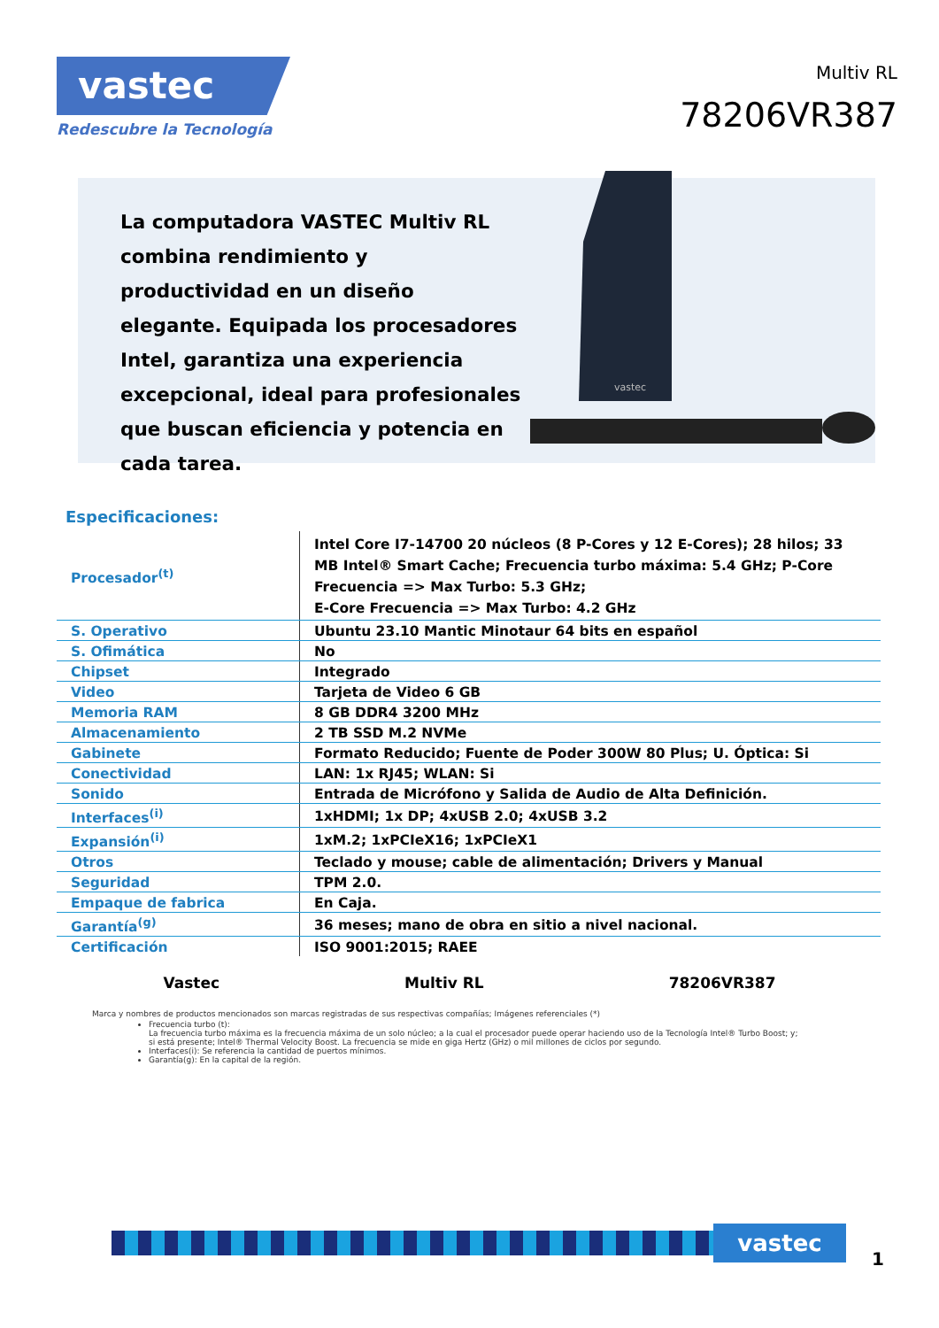vastec
Redescubre la Tecnología
Multiv RL
78206VR387
La computadora VASTEC Multiv RL combina rendimiento y productividad en un diseño elegante. Equipada los procesadores Intel, garantiza una experiencia excepcional, ideal para profesionales que buscan eficiencia y potencia en cada tarea.
vastec
Especificaciones:
| Procesador<sup>(t)</sup> | Intel Core I7-14700 20 núcleos (8 P-Cores y 12 E-Cores); 28 hilos; 33 MB Intel® Smart Cache; Frecuencia turbo máxima: 5.4 GHz; P-Core Frecuencia => Max Turbo: 5.3 GHz; E-Core Frecuencia => Max Turbo: 4.2 GHz |
| S. Operativo | Ubuntu 23.10 Mantic Minotaur 64 bits en español |
| S. Ofimática | No |
| Chipset | Integrado |
| Video | Tarjeta de Video 6 GB |
| Memoria RAM | 8 GB DDR4 3200 MHz |
| Almacenamiento | 2 TB SSD M.2 NVMe |
| Gabinete | Formato Reducido; Fuente de Poder 300W 80 Plus; U. Óptica: Si |
| Conectividad | LAN: 1x RJ45; WLAN: Si |
| Sonido | Entrada de Micrófono y Salida de Audio de Alta Definición. |
| Interfaces<sup>(i)</sup> | 1xHDMI; 1x DP; 4xUSB 2.0; 4xUSB 3.2 |
| Expansión<sup>(i)</sup> | 1xM.2; 1xPCIeX16; 1xPCIeX1 |
| Otros | Teclado y mouse; cable de alimentación; Drivers y Manual |
| Seguridad | TPM 2.0. |
| Empaque de fabrica | En Caja. |
| Garantía<sup>(g)</sup> | 36 meses; mano de obra en sitio a nivel nacional. |
| Certificación | ISO 9001:2015; RAEE |
Vastec Multiv RL 78206VR387
Marca y nombres de productos mencionados son marcas registradas de sus respectivas compañías; Imágenes referenciales (*)
Frecuencia turbo (t):
La frecuencia turbo máxima es la frecuencia máxima de un solo núcleo; a la cual el procesador puede operar haciendo uso de la Tecnología Intel® Turbo Boost; y; si está presente; Intel® Thermal Velocity Boost. La frecuencia se mide en giga Hertz (GHz) o mil millones de ciclos por segundo.
Interfaces(i): Se referencia la cantidad de puertos mínimos.
Garantía(g): En la capital de la región.
vastec
1